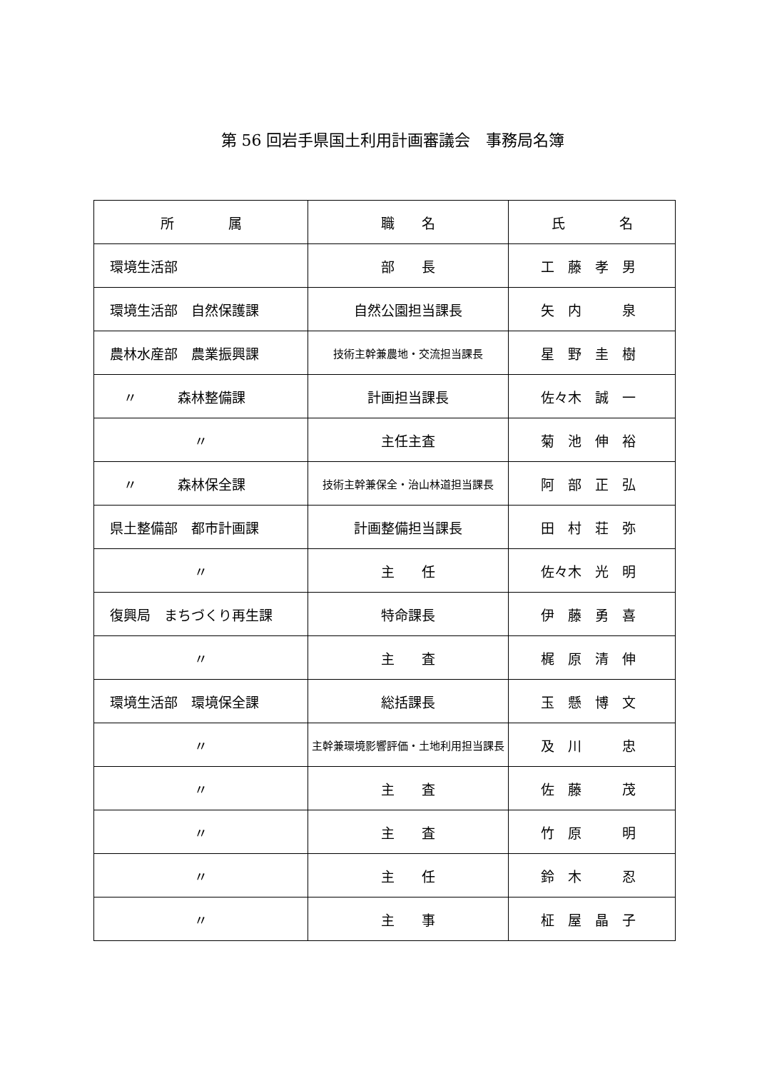第 56 回岩手県国土利用計画審議会　事務局名簿
| 所 属 | 職 名 | 氏 名 |
| --- | --- | --- |
| 環境生活部 | 部 長 | 工 藤 孝 男 |
| 環境生活部 自然保護課 | 自然公園担当課長 | 矢 内 泉 |
| 農林水産部 農業振興課 | 技術主幹兼農地・交流担当課長 | 星 野 圭 樹 |
| 〃 森林整備課 | 計画担当課長 | 佐々木 誠 一 |
| 〃 | 主任主査 | 菊 池 伸 裕 |
| 〃 森林保全課 | 技術主幹兼保全・治山林道担当課長 | 阿 部 正 弘 |
| 県土整備部 都市計画課 | 計画整備担当課長 | 田 村 荘 弥 |
| 〃 | 主 任 | 佐々木 光 明 |
| 復興局 まちづくり再生課 | 特命課長 | 伊 藤 勇 喜 |
| 〃 | 主 査 | 梶 原 清 伸 |
| 環境生活部 環境保全課 | 総括課長 | 玉 懸 博 文 |
| 〃 | 主幹兼環境影響評価・土地利用担当課長 | 及 川 忠 |
| 〃 | 主 査 | 佐 藤 茂 |
| 〃 | 主 査 | 竹 原 明 |
| 〃 | 主 任 | 鈴 木 忍 |
| 〃 | 主 事 | 柾 屋 晶 子 |